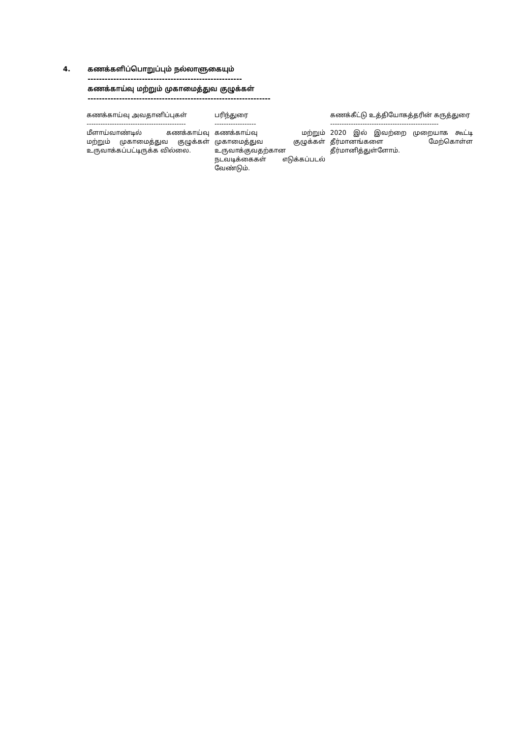4. கணக்களிப்பொறுப்பும் நல்லாளுகையும்
------------------------------------------------------
கணக்காய்வு மற்றும் முகாமைத்துவ குழுக்கள்
----------------------------------------------------------------
| கணக்காய்வு அவதானிப்புகள் | பரிந்துரை | கணக்கீட்டு உத்தியோகத்தரின் கருத்துரை |
| --- | --- | --- |
| ------------------------------------------- | ------------------ | ----------------------------------------------- |
| மீளாய்வாண்டில் கணக்காய்வு மற்றும் முகாமைத்துவ குழுக்கள் உருவாக்கப்பட்டிருக்க வில்லை. | கணக்காய்வு மற்றும் முகாமைத்துவ குழுக்கள் உருவாக்குவதற்கான நடவடிக்கைகள் எடுக்கப்படல் வேண்டும். | 2020 இல் இவற்றை முறையாக கூட்டி தீர்மானங்களை மேற்கொள்ள தீர்மானித்துள்ளோம். |